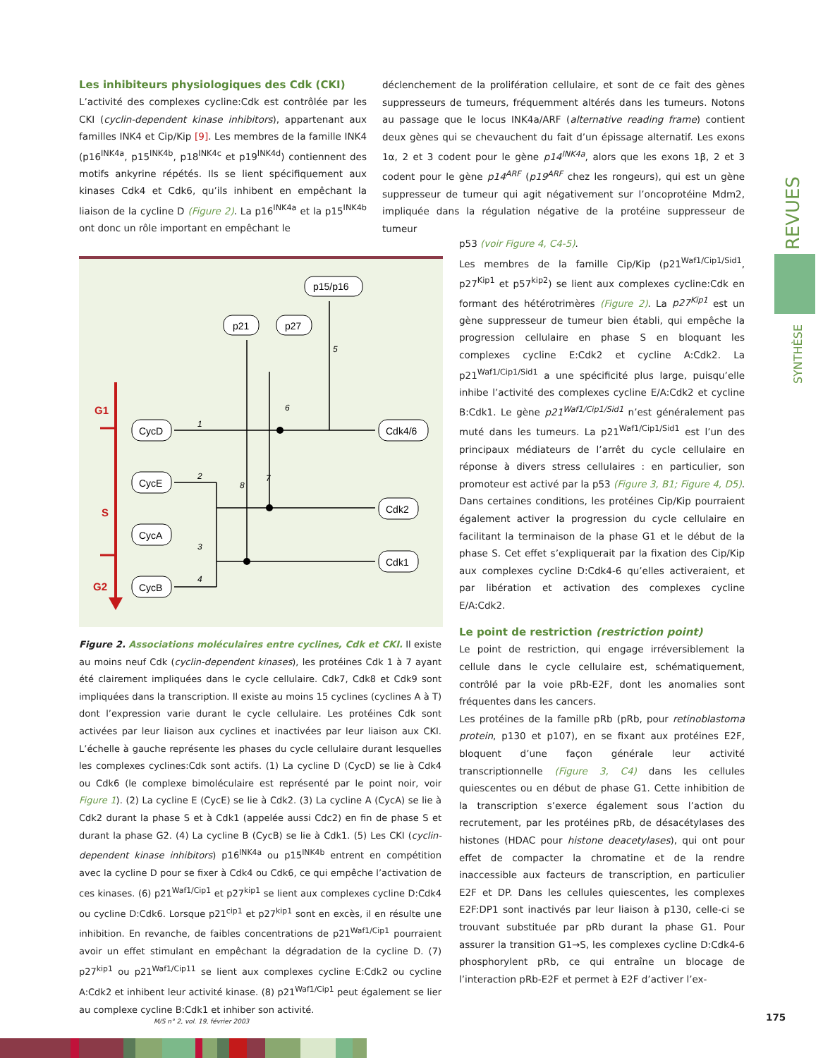Les inhibiteurs physiologiques des Cdk (CKI)
L’activité des complexes cycline:Cdk est contrôlée par les CKI (cyclin-dependent kinase inhibitors), appartenant aux familles INK4 et Cip/Kip [9]. Les membres de la famille INK4 (p16<sup>INK4a</sup>, p15<sup>INK4b</sup>, p18<sup>INK4c</sup> et p19<sup>INK4d</sup>) contiennent des motifs ankyrine répétés. Ils se lient spécifiquement aux kinases Cdk4 et Cdk6, qu’ils inhibent en empêchant la liaison de la cycline D (Figure 2). La p16<sup>INK4a</sup> et la p15<sup>INK4b</sup> ont donc un rôle important en empêchant le
déclenchement de la prolifération cellulaire, et sont de ce fait des gènes suppresseurs de tumeurs, fréquemment altérés dans les tumeurs. Notons au passage que le locus INK4a/ARF (alternative reading frame) contient deux gènes qui se chevauchent du fait d’un épissage alternatif. Les exons 1α, 2 et 3 codent pour le gène p14<sup>INK4a</sup>, alors que les exons 1β, 2 et 3 codent pour le gène p14<sup>ARF</sup> (p19<sup>ARF</sup> chez les rongeurs), qui est un gène suppresseur de tumeur qui agit négativement sur l’oncoprotéine Mdm2, impliquée dans la régulation négative de la protéine suppresseur de tumeur
p53 (voir Figure 4, C4-5).
Les membres de la famille Cip/Kip (p21<sup>Waf1/Cip1/Sid1</sup>, p27<sup>Kip1</sup> et p57<sup>kip2</sup>) se lient aux complexes cycline:Cdk en formant des hétérotrimères (Figure 2). La p27<sup>Kip1</sup> est un gène suppresseur de tumeur bien établi, qui empêche la progression cellulaire en phase S en bloquant les complexes cycline E:Cdk2 et cycline A:Cdk2. La p21<sup>Waf1/Cip1/Sid1</sup> a une spécificité plus large, puisqu’elle inhibe l’activité des complexes cycline E/A:Cdk2 et cycline B:Cdk1. Le gène p21<sup>Waf1/Cip1/Sid1</sup> n’est généralement pas muté dans les tumeurs. La p21<sup>Waf1/Cip1/Sid1</sup> est l’un des principaux médiateurs de l’arrêt du cycle cellulaire en réponse à divers stress cellulaires : en particulier, son promoteur est activé par la p53 (Figure 3, B1; Figure 4, D5). Dans certaines conditions, les protéines Cip/Kip pourraient également activer la progression du cycle cellulaire en facilitant la terminaison de la phase G1 et le début de la phase S. Cet effet s’expliquerait par la fixation des Cip/Kip aux complexes cycline D:Cdk4-6 qu’elles activeraient, et par libération et activation des complexes cycline E/A:Cdk2.
Le point de restriction (restriction point)
Le point de restriction, qui engage irréversiblement la cellule dans le cycle cellulaire est, schématiquement, contrôlé par la voie pRb-E2F, dont les anomalies sont fréquentes dans les cancers.
Les protéines de la famille pRb (pRb, pour retinoblastoma protein, p130 et p107), en se fixant aux protéines E2F, bloquent d’une façon générale leur activité transcriptionnelle (Figure 3, C4) dans les cellules quiescentes ou en début de phase G1. Cette inhibition de la transcription s’exerce également sous l’action du recrutement, par les protéines pRb, de désacétylases des histones (HDAC pour histone deacetylases), qui ont pour effet de compacter la chromatine et de la rendre inaccessible aux facteurs de transcription, en particulier E2F et DP. Dans les cellules quiescentes, les complexes E2F:DP1 sont inactivés par leur liaison à p130, celle-ci se trouvant substituée par pRb durant la phase G1. Pour assurer la transition G1→S, les complexes cycline D:Cdk4-6 phosphorylent pRb, ce qui entraîne un blocage de l’interaction pRb-E2F et permet à E2F d’activer l’ex-
G1
S
G2
1
2
3
4
5
6
7
8
CycD
CycE
CycA
CycB
Cdk4/6
Cdk2
Cdk1
p21
p27
p15/p16
Figure 2. Associations moléculaires entre cyclines, Cdk et CKI. Il existe au moins neuf Cdk (cyclin-dependent kinases), les protéines Cdk 1 à 7 ayant été clairement impliquées dans le cycle cellulaire. Cdk7, Cdk8 et Cdk9 sont impliquées dans la transcription. Il existe au moins 15 cyclines (cyclines A à T) dont l’expression varie durant le cycle cellulaire. Les protéines Cdk sont activées par leur liaison aux cyclines et inactivées par leur liaison aux CKI. L’échelle à gauche représente les phases du cycle cellulaire durant lesquelles les complexes cyclines:Cdk sont actifs. (1) La cycline D (CycD) se lie à Cdk4 ou Cdk6 (le complexe bimoléculaire est représenté par le point noir, voir Figure 1). (2) La cycline E (CycE) se lie à Cdk2. (3) La cycline A (CycA) se lie à Cdk2 durant la phase S et à Cdk1 (appelée aussi Cdc2) en fin de phase S et durant la phase G2. (4) La cycline B (CycB) se lie à Cdk1. (5) Les CKI (cyclin-dependent kinase inhibitors) p16<sup>INK4a</sup> ou p15<sup>INK4b</sup> entrent en compétition avec la cycline D pour se fixer à Cdk4 ou Cdk6, ce qui empêche l’activation de ces kinases. (6) p21<sup>Waf1/Cip1</sup> et p27<sup>kip1</sup> se lient aux complexes cycline D:Cdk4 ou cycline D:Cdk6. Lorsque p21<sup>cip1</sup> et p27<sup>kip1</sup> sont en excès, il en résulte une inhibition. En revanche, de faibles concentrations de p21<sup>Waf1/Cip1</sup> pourraient avoir un effet stimulant en empêchant la dégradation de la cycline D. (7) p27<sup>kip1</sup> ou p21<sup>Waf1/Cip11</sup> se lient aux complexes cycline E:Cdk2 ou cycline A:Cdk2 et inhibent leur activité kinase. (8) p21<sup>Waf1/Cip1</sup> peut également se lier au complexe cycline B:Cdk1 et inhiber son activité.
REVUES
SYNTHÈSE
M/S n° 2, vol. 19, février 2003
175